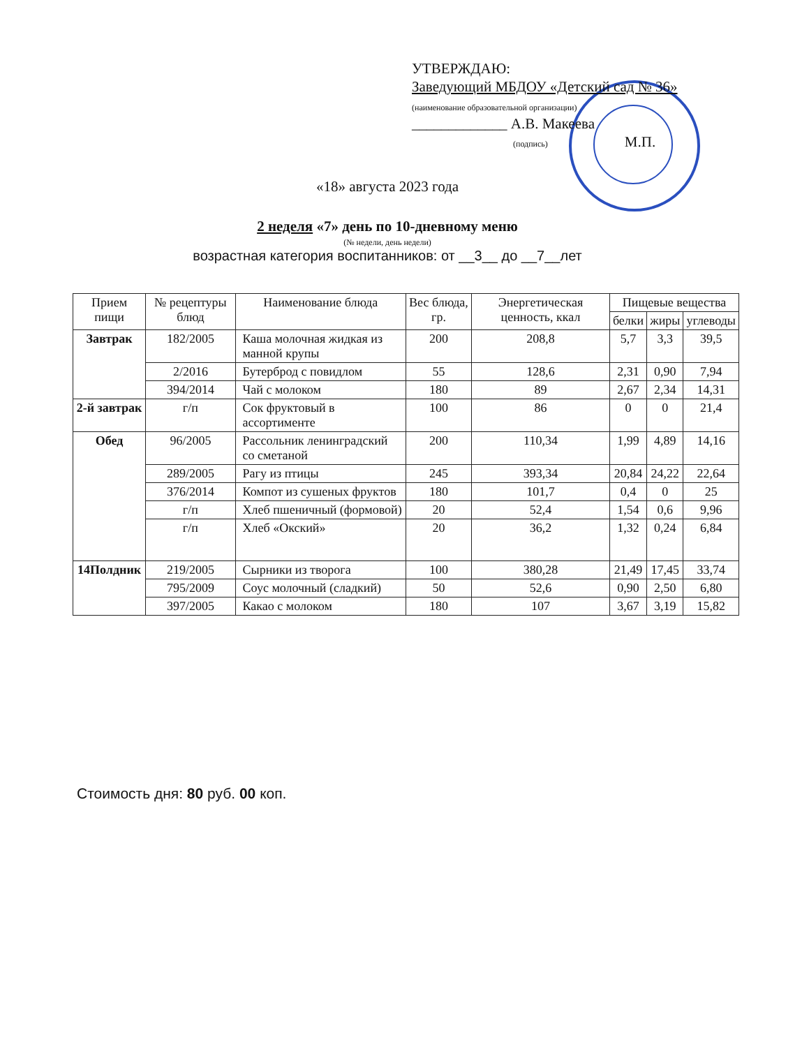УТВЕРЖДАЮ:
Заведующий МБДОУ «Детский сад № 36»
(наименование образовательной организации)
_____________ А.В. Макеева
(подпись) М.П.
«18» августа 2023 года
2 неделя «7» день по 10-дневному меню
(№ недели, день недели)
возрастная категория воспитанников: от __3__ до __7__лет
| Прием пищи | № рецептуры блюд | Наименование блюда | Вес блюда, гр. | Энергетическая ценность, ккал | Пищевые вещества | | |
| --- | --- | --- | --- | --- | --- | --- | --- |
| | | | | | белки | жиры | углеводы |
| Завтрак | 182/2005 | Каша молочная жидкая из манной крупы | 200 | 208,8 | 5,7 | 3,3 | 39,5 |
| | 2/2016 | Бутерброд с повидлом | 55 | 128,6 | 2,31 | 0,90 | 7,94 |
| | 394/2014 | Чай с молоком | 180 | 89 | 2,67 | 2,34 | 14,31 |
| 2-й завтрак | г/п | Сок фруктовый в ассортименте | 100 | 86 | 0 | 0 | 21,4 |
| Обед | 96/2005 | Рассольник ленинградский со сметаной | 200 | 110,34 | 1,99 | 4,89 | 14,16 |
| | 289/2005 | Рагу из птицы | 245 | 393,34 | 20,84 | 24,22 | 22,64 |
| | 376/2014 | Компот из сушеных фруктов | 180 | 101,7 | 0,4 | 0 | 25 |
| | г/п | Хлеб пшеничный (формовой) | 20 | 52,4 | 1,54 | 0,6 | 9,96 |
| | г/п | Хлеб «Окский» | 20 | 36,2 | 1,32 | 0,24 | 6,84 |
| 14Полдник | 219/2005 | Сырники из творога | 100 | 380,28 | 21,49 | 17,45 | 33,74 |
| | 795/2009 | Соус молочный (сладкий) | 50 | 52,6 | 0,90 | 2,50 | 6,80 |
| | 397/2005 | Какао с молоком | 180 | 107 | 3,67 | 3,19 | 15,82 |
Стоимость дня: 80 руб. 00 коп.